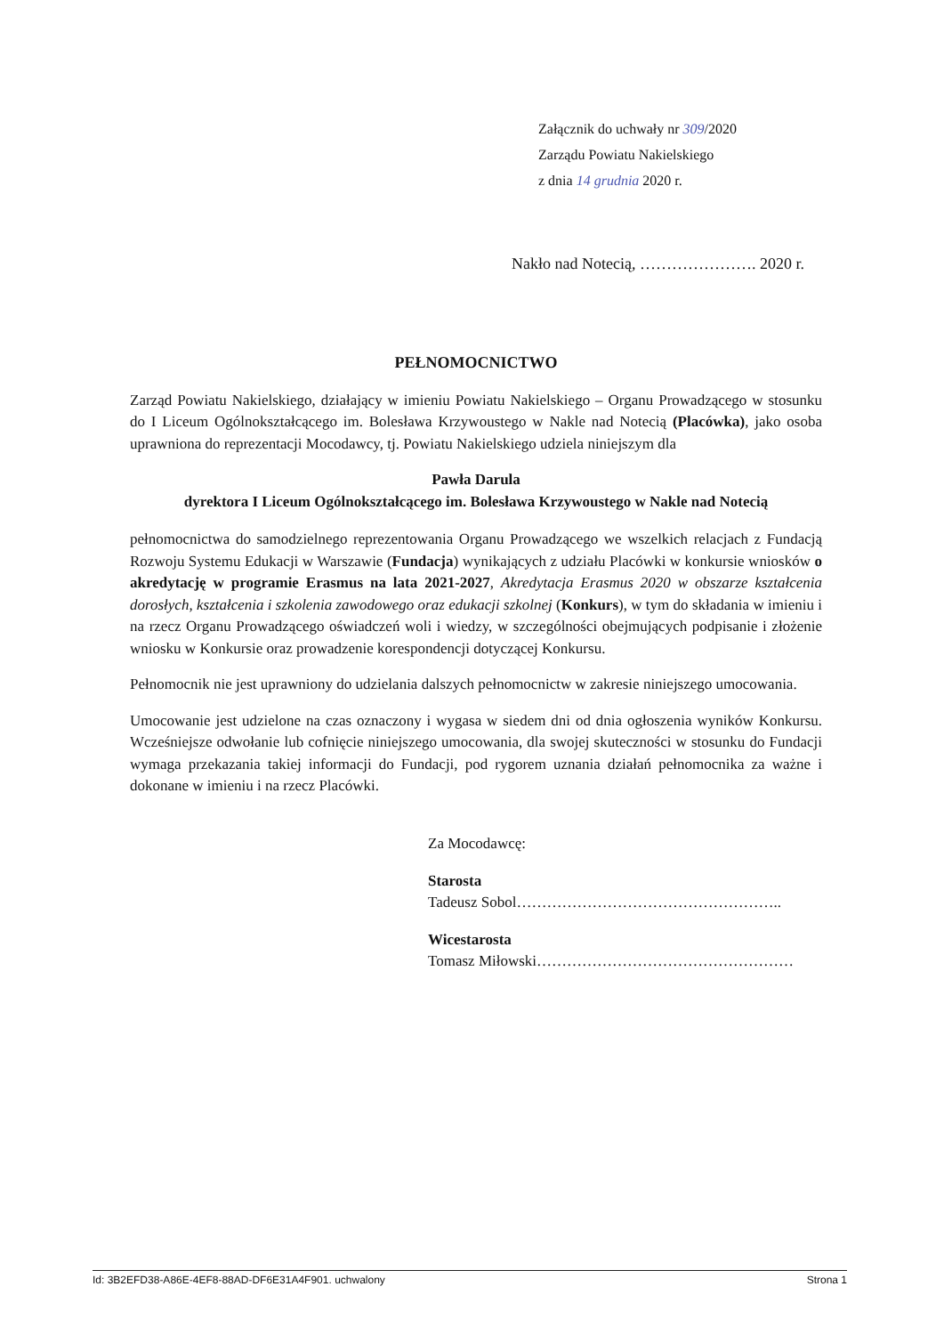Załącznik do uchwały nr 309/2020
Zarządu Powiatu Nakielskiego
z dnia 14 grudnia 2020 r.
Nakło nad Notecią, …………………. 2020 r.
PEŁNOMOCNICTWO
Zarząd Powiatu Nakielskiego, działający w imieniu Powiatu Nakielskiego – Organu Prowadzącego w stosunku do I Liceum Ogólnokształcącego im. Bolesława Krzywoustego w Nakle nad Notecią (Placówka), jako osoba uprawniona do reprezentacji Mocodawcy, tj. Powiatu Nakielskiego udziela niniejszym dla
Pawła Darula
dyrektora I Liceum Ogólnokształcącego im. Bolesława Krzywoustego w Nakle nad Notecią
pełnomocnictwa do samodzielnego reprezentowania Organu Prowadzącego we wszelkich relacjach z Fundacją Rozwoju Systemu Edukacji w Warszawie (Fundacja) wynikających z udziału Placówki w konkursie wniosków o akredytację w programie Erasmus na lata 2021-2027, Akredytacja Erasmus 2020 w obszarze kształcenia dorosłych, kształcenia i szkolenia zawodowego oraz edukacji szkolnej (Konkurs), w tym do składania w imieniu i na rzecz Organu Prowadzącego oświadczeń woli i wiedzy, w szczególności obejmujących podpisanie i złożenie wniosku w Konkursie oraz prowadzenie korespondencji dotyczącej Konkursu.
Pełnomocnik nie jest uprawniony do udzielania dalszych pełnomocnictw w zakresie niniejszego umocowania.
Umocowanie jest udzielone na czas oznaczony i wygasa w siedem dni od dnia ogłoszenia wyników Konkursu. Wcześniejsze odwołanie lub cofnięcie niniejszego umocowania, dla swojej skuteczności w stosunku do Fundacji wymaga przekazania takiej informacji do Fundacji, pod rygorem uznania działań pełnomocnika za ważne i dokonane w imieniu i na rzecz Placówki.
Za Mocodawcę:
Starosta
Tadeusz Sobol……………………………………………..
Wicestarosta
Tomasz Miłowski……………………………………………
Id: 3B2EFD38-A86E-4EF8-88AD-DF6E31A4F901. uchwalony Strona 1